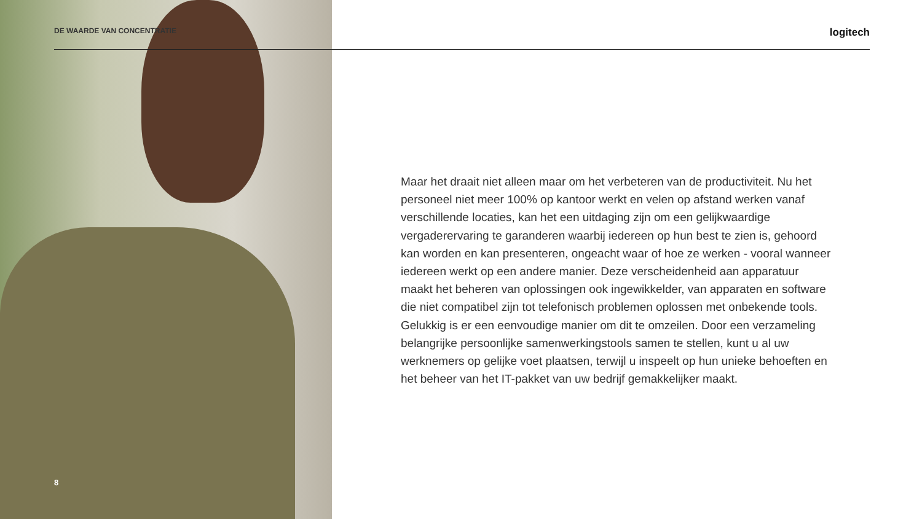DE WAARDE VAN CONCENTRATIE logitech
Maar het draait niet alleen maar om het verbeteren van de productiviteit. Nu het personeel niet meer 100% op kantoor werkt en velen op afstand werken vanaf verschillende locaties, kan het een uitdaging zijn om een gelijkwaardige vergaderervaring te garanderen waarbij iedereen op hun best te zien is, gehoord kan worden en kan presenteren, ongeacht waar of hoe ze werken - vooral wanneer iedereen werkt op een andere manier. Deze verscheidenheid aan apparatuur maakt het beheren van oplossingen ook ingewikkelder, van apparaten en software die niet compatibel zijn tot telefonisch problemen oplossen met onbekende tools. Gelukkig is er een eenvoudige manier om dit te omzeilen. Door een verzameling belangrijke persoonlijke samenwerkingstools samen te stellen, kunt u al uw werknemers op gelijke voet plaatsen, terwijl u inspeelt op hun unieke behoeften en het beheer van het IT-pakket van uw bedrijf gemakkelijker maakt.
8